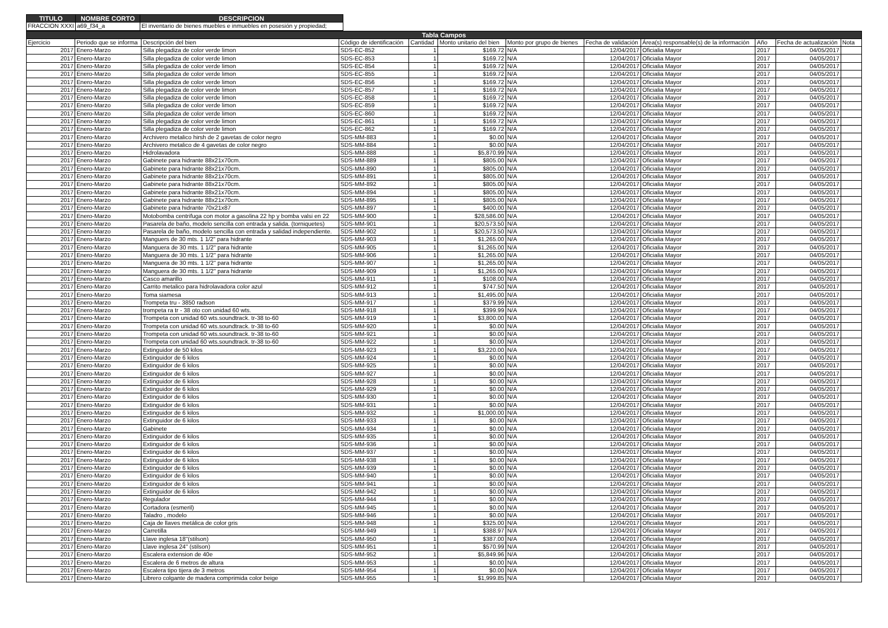| TITULO | NOMBRE CORTO | DESCRIPCION |
| --- | --- | --- |
| FRACCION XXXI | a69_f34_a | El inventario de bienes muebles e inmuebles en posesión y propiedad; |
| Tabla Campos | | | | | | | | | | | |
| --- | --- | --- | --- | --- | --- | --- | --- | --- | --- | --- | --- |
| Ejercicio | Periodo que se informa | Descripción del bien | Código de identificación | Cantidad | Monto unitario del bien | Monto por grupo de bienes | Fecha de validación | Área(s) responsable(s) de la información | Año | Fecha de actualización | Nota |
| 2017 | Enero-Marzo | Silla plegadiza de color verde limon | SDS-EC-852 | 1 | $169.72 | N/A | 12/04/2017 | Oficialia Mayor | 2017 | 04/05/2017 | |
| 2017 | Enero-Marzo | Silla plegadiza de color verde limon | SDS-EC-853 | 1 | $169.72 | N/A | 12/04/2017 | Oficialia Mayor | 2017 | 04/05/2017 | |
| 2017 | Enero-Marzo | Silla plegadiza de color verde limon | SDS-EC-854 | 1 | $169.72 | N/A | 12/04/2017 | Oficialia Mayor | 2017 | 04/05/2017 | |
| 2017 | Enero-Marzo | Silla plegadiza de color verde limon | SDS-EC-855 | 1 | $169.72 | N/A | 12/04/2017 | Oficialia Mayor | 2017 | 04/05/2017 | |
| 2017 | Enero-Marzo | Silla plegadiza de color verde limon | SDS-EC-856 | 1 | $169.72 | N/A | 12/04/2017 | Oficialia Mayor | 2017 | 04/05/2017 | |
| 2017 | Enero-Marzo | Silla plegadiza de color verde limon | SDS-EC-857 | 1 | $169.72 | N/A | 12/04/2017 | Oficialia Mayor | 2017 | 04/05/2017 | |
| 2017 | Enero-Marzo | Silla plegadiza de color verde limon | SDS-EC-858 | 1 | $169.72 | N/A | 12/04/2017 | Oficialia Mayor | 2017 | 04/05/2017 | |
| 2017 | Enero-Marzo | Silla plegadiza de color verde limon | SDS-EC-859 | 1 | $169.72 | N/A | 12/04/2017 | Oficialia Mayor | 2017 | 04/05/2017 | |
| 2017 | Enero-Marzo | Silla plegadiza de color verde limon | SDS-EC-860 | 1 | $169.72 | N/A | 12/04/2017 | Oficialia Mayor | 2017 | 04/05/2017 | |
| 2017 | Enero-Marzo | Silla plegadiza de color verde limon | SDS-EC-861 | 1 | $169.72 | N/A | 12/04/2017 | Oficialia Mayor | 2017 | 04/05/2017 | |
| 2017 | Enero-Marzo | Silla plegadiza de color verde limon | SDS-EC-862 | 1 | $169.72 | N/A | 12/04/2017 | Oficialia Mayor | 2017 | 04/05/2017 | |
| 2017 | Enero-Marzo | Archivero metalico hirsh de 2 gavetas de color negro | SDS-MM-883 | 1 | $0.00 | N/A | 12/04/2017 | Oficialia Mayor | 2017 | 04/05/2017 | |
| 2017 | Enero-Marzo | Archivero metalico de 4 gavetas de color negro | SDS-MM-884 | 1 | $0.00 | N/A | 12/04/2017 | Oficialia Mayor | 2017 | 04/05/2017 | |
| 2017 | Enero-Marzo | Hidrolavadora | SDS-MM-888 | 1 | $5,870.99 | N/A | 12/04/2017 | Oficialia Mayor | 2017 | 04/05/2017 | |
| 2017 | Enero-Marzo | Gabinete para hidrante 88x21x70cm. | SDS-MM-889 | 1 | $805.00 | N/A | 12/04/2017 | Oficialia Mayor | 2017 | 04/05/2017 | |
| 2017 | Enero-Marzo | Gabinete para hidrante 88x21x70cm. | SDS-MM-890 | 1 | $805.00 | N/A | 12/04/2017 | Oficialia Mayor | 2017 | 04/05/2017 | |
| 2017 | Enero-Marzo | Gabinete para hidrante 88x21x70cm. | SDS-MM-891 | 1 | $805.00 | N/A | 12/04/2017 | Oficialia Mayor | 2017 | 04/05/2017 | |
| 2017 | Enero-Marzo | Gabinete para hidrante 88x21x70cm. | SDS-MM-892 | 1 | $805.00 | N/A | 12/04/2017 | Oficialia Mayor | 2017 | 04/05/2017 | |
| 2017 | Enero-Marzo | Gabinete para hidrante 88x21x70cm. | SDS-MM-894 | 1 | $805.00 | N/A | 12/04/2017 | Oficialia Mayor | 2017 | 04/05/2017 | |
| 2017 | Enero-Marzo | Gabinete para hidrante 88x21x70cm. | SDS-MM-895 | 1 | $805.00 | N/A | 12/04/2017 | Oficialia Mayor | 2017 | 04/05/2017 | |
| 2017 | Enero-Marzo | Gabinete para hidrante 70x21x87 | SDS-MM-897 | 1 | $400.00 | N/A | 12/04/2017 | Oficialia Mayor | 2017 | 04/05/2017 | |
| 2017 | Enero-Marzo | Motobomba centrifuga con motor a gasolina 22 hp y bomba valsi en 22 | SDS-MM-900 | 1 | $28,586.00 | N/A | 12/04/2017 | Oficialia Mayor | 2017 | 04/05/2017 | |
| 2017 | Enero-Marzo | Pasarela de baño, modelo sencilla con entrada y salida. (torniquetes) | SDS-MM-901 | 1 | $20,573.50 | N/A | 12/04/2017 | Oficialia Mayor | 2017 | 04/05/2017 | |
| 2017 | Enero-Marzo | Pasarela de baño, modelo sencilla con entrada y salidad independiente. | SDS-MM-902 | 1 | $20,573.50 | N/A | 12/04/2017 | Oficialia Mayor | 2017 | 04/05/2017 | |
| 2017 | Enero-Marzo | Manguers de 30 mts. 1 1/2" para hidrante | SDS-MM-903 | 1 | $1,265.00 | N/A | 12/04/2017 | Oficialia Mayor | 2017 | 04/05/2017 | |
| 2017 | Enero-Marzo | Manguera de 30 mts. 1 1/2" para hidrante | SDS-MM-905 | 1 | $1,265.00 | N/A | 12/04/2017 | Oficialia Mayor | 2017 | 04/05/2017 | |
| 2017 | Enero-Marzo | Manguera de 30 mts. 1 1/2" para hidrante | SDS-MM-906 | 1 | $1,265.00 | N/A | 12/04/2017 | Oficialia Mayor | 2017 | 04/05/2017 | |
| 2017 | Enero-Marzo | Manguera de 30 mts. 1 1/2" para hidrante | SDS-MM-907 | 1 | $1,265.00 | N/A | 12/04/2017 | Oficialia Mayor | 2017 | 04/05/2017 | |
| 2017 | Enero-Marzo | Manguera de 30 mts. 1 1/2" para hidrante | SDS-MM-909 | 1 | $1,265.00 | N/A | 12/04/2017 | Oficialia Mayor | 2017 | 04/05/2017 | |
| 2017 | Enero-Marzo | Casco amarillo | SDS-MM-911 | 1 | $108.00 | N/A | 12/04/2017 | Oficialia Mayor | 2017 | 04/05/2017 | |
| 2017 | Enero-Marzo | Carrito metalico para hidrolavadora color azul | SDS-MM-912 | 1 | $747.50 | N/A | 12/04/2017 | Oficialia Mayor | 2017 | 04/05/2017 | |
| 2017 | Enero-Marzo | Toma siamesa | SDS-MM-913 | 1 | $1,495.00 | N/A | 12/04/2017 | Oficialia Mayor | 2017 | 04/05/2017 | |
| 2017 | Enero-Marzo | Trompeta tru - 3850 radson | SDS-MM-917 | 1 | $379.99 | N/A | 12/04/2017 | Oficialia Mayor | 2017 | 04/05/2017 | |
| 2017 | Enero-Marzo | trompeta ra tr - 38 oto con unidad 60 wts. | SDS-MM-918 | 1 | $399.99 | N/A | 12/04/2017 | Oficialia Mayor | 2017 | 04/05/2017 | |
| 2017 | Enero-Marzo | Trompeta con unidad 60 wts.soundtrack. tr-38 to-60 | SDS-MM-919 | 1 | $3,800.00 | N/A | 12/04/2017 | Oficialia Mayor | 2017 | 04/05/2017 | |
| 2017 | Enero-Marzo | Trompeta con unidad 60 wts.soundtrack. tr-38 to-60 | SDS-MM-920 | 1 | $0.00 | N/A | 12/04/2017 | Oficialia Mayor | 2017 | 04/05/2017 | |
| 2017 | Enero-Marzo | Trompeta con unidad 60 wts.soundtrack. tr-38 to-60 | SDS-MM-921 | 1 | $0.00 | N/A | 12/04/2017 | Oficialia Mayor | 2017 | 04/05/2017 | |
| 2017 | Enero-Marzo | Trompeta con unidad 60 wts.soundtrack. tr-38 to-60 | SDS-MM-922 | 1 | $0.00 | N/A | 12/04/2017 | Oficialia Mayor | 2017 | 04/05/2017 | |
| 2017 | Enero-Marzo | Extinguidor de 50 kilos | SDS-MM-923 | 1 | $3,220.00 | N/A | 12/04/2017 | Oficialia Mayor | 2017 | 04/05/2017 | |
| 2017 | Enero-Marzo | Extinguidor de 6 kilos | SDS-MM-924 | 1 | $0.00 | N/A | 12/04/2017 | Oficialia Mayor | 2017 | 04/05/2017 | |
| 2017 | Enero-Marzo | Extinguidor de 6 kilos | SDS-MM-925 | 1 | $0.00 | N/A | 12/04/2017 | Oficialia Mayor | 2017 | 04/05/2017 | |
| 2017 | Enero-Marzo | Extinguidor de 6 kilos | SDS-MM-927 | 1 | $0.00 | N/A | 12/04/2017 | Oficialia Mayor | 2017 | 04/05/2017 | |
| 2017 | Enero-Marzo | Extinguidor de 6 kilos | SDS-MM-928 | 1 | $0.00 | N/A | 12/04/2017 | Oficialia Mayor | 2017 | 04/05/2017 | |
| 2017 | Enero-Marzo | Extinguidor de 6 kilos | SDS-MM-929 | 1 | $0.00 | N/A | 12/04/2017 | Oficialia Mayor | 2017 | 04/05/2017 | |
| 2017 | Enero-Marzo | Extinguidor de 6 kilos | SDS-MM-930 | 1 | $0.00 | N/A | 12/04/2017 | Oficialia Mayor | 2017 | 04/05/2017 | |
| 2017 | Enero-Marzo | Extinguidor de 6 kilos | SDS-MM-931 | 1 | $0.00 | N/A | 12/04/2017 | Oficialia Mayor | 2017 | 04/05/2017 | |
| 2017 | Enero-Marzo | Extinguidor de 6 kilos | SDS-MM-932 | 1 | $1,000.00 | N/A | 12/04/2017 | Oficialia Mayor | 2017 | 04/05/2017 | |
| 2017 | Enero-Marzo | Extinguidor de 6 kilos | SDS-MM-933 | 1 | $0.00 | N/A | 12/04/2017 | Oficialia Mayor | 2017 | 04/05/2017 | |
| 2017 | Enero-Marzo | Gabinete | SDS-MM-934 | 1 | $0.00 | N/A | 12/04/2017 | Oficialia Mayor | 2017 | 04/05/2017 | |
| 2017 | Enero-Marzo | Extinguidor de 6 kilos | SDS-MM-935 | 1 | $0.00 | N/A | 12/04/2017 | Oficialia Mayor | 2017 | 04/05/2017 | |
| 2017 | Enero-Marzo | Extinguidor de 6 kilos | SDS-MM-936 | 1 | $0.00 | N/A | 12/04/2017 | Oficialia Mayor | 2017 | 04/05/2017 | |
| 2017 | Enero-Marzo | Extinguidor de 6 kilos | SDS-MM-937 | 1 | $0.00 | N/A | 12/04/2017 | Oficialia Mayor | 2017 | 04/05/2017 | |
| 2017 | Enero-Marzo | Extinguidor de 6 kilos | SDS-MM-938 | 1 | $0.00 | N/A | 12/04/2017 | Oficialia Mayor | 2017 | 04/05/2017 | |
| 2017 | Enero-Marzo | Extinguidor de 6 kilos | SDS-MM-939 | 1 | $0.00 | N/A | 12/04/2017 | Oficialia Mayor | 2017 | 04/05/2017 | |
| 2017 | Enero-Marzo | Extinguidor de 6 kilos | SDS-MM-940 | 1 | $0.00 | N/A | 12/04/2017 | Oficialia Mayor | 2017 | 04/05/2017 | |
| 2017 | Enero-Marzo | Extinguidor de 6 kilos | SDS-MM-941 | 1 | $0.00 | N/A | 12/04/2017 | Oficialia Mayor | 2017 | 04/05/2017 | |
| 2017 | Enero-Marzo | Extinguidor de 6 kilos | SDS-MM-942 | 1 | $0.00 | N/A | 12/04/2017 | Oficialia Mayor | 2017 | 04/05/2017 | |
| 2017 | Enero-Marzo | Regulador | SDS-MM-944 | 1 | $0.00 | N/A | 12/04/2017 | Oficialia Mayor | 2017 | 04/05/2017 | |
| 2017 | Enero-Marzo | Cortadora (esmeril) | SDS-MM-945 | 1 | $0.00 | N/A | 12/04/2017 | Oficialia Mayor | 2017 | 04/05/2017 | |
| 2017 | Enero-Marzo | Taladro , modelo | SDS-MM-946 | 1 | $0.00 | N/A | 12/04/2017 | Oficialia Mayor | 2017 | 04/05/2017 | |
| 2017 | Enero-Marzo | Caja de llaves metálica de color gris | SDS-MM-948 | 1 | $325.00 | N/A | 12/04/2017 | Oficialia Mayor | 2017 | 04/05/2017 | |
| 2017 | Enero-Marzo | Carretilla | SDS-MM-949 | 1 | $388.97 | N/A | 12/04/2017 | Oficialia Mayor | 2017 | 04/05/2017 | |
| 2017 | Enero-Marzo | Llave inglesa 18"(stilson) | SDS-MM-950 | 1 | $387.00 | N/A | 12/04/2017 | Oficialia Mayor | 2017 | 04/05/2017 | |
| 2017 | Enero-Marzo | Llave inglesa 24" (stilson) | SDS-MM-951 | 1 | $570.99 | N/A | 12/04/2017 | Oficialia Mayor | 2017 | 04/05/2017 | |
| 2017 | Enero-Marzo | Escalera extension de 40e | SDS-MM-952 | 1 | $5,849.96 | N/A | 12/04/2017 | Oficialia Mayor | 2017 | 04/05/2017 | |
| 2017 | Enero-Marzo | Escalera de 6 metros de altura | SDS-MM-953 | 1 | $0.00 | N/A | 12/04/2017 | Oficialia Mayor | 2017 | 04/05/2017 | |
| 2017 | Enero-Marzo | Escalera tipo tijera de 3 metros | SDS-MM-954 | 1 | $0.00 | N/A | 12/04/2017 | Oficialia Mayor | 2017 | 04/05/2017 | |
| 2017 | Enero-Marzo | Librero colgante de madera comprimida color beige | SDS-MM-955 | 1 | $1,999.85 | N/A | 12/04/2017 | Oficialia Mayor | 2017 | 04/05/2017 | |